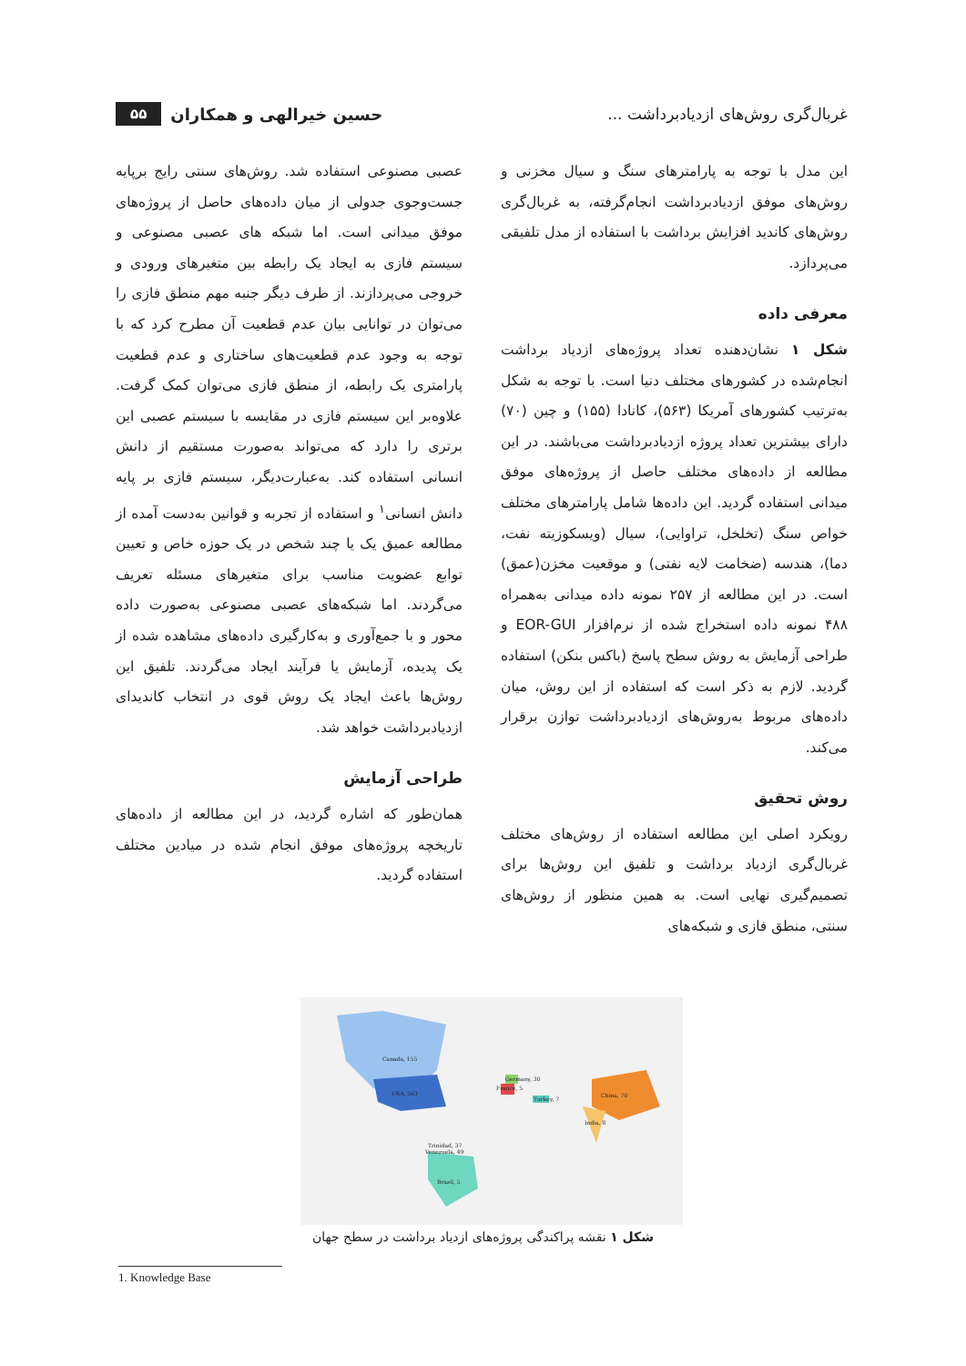غربال‌گری روش‌های ازدیادبرداشت ... حسین خیرالهی و همکاران ۵۵
این مدل با توجه به پارامترهای سنگ و سیال مخزنی و روش‌های موفق ازدیادبرداشت انجام‌گرفته، به غربال‌گری روش‌های کاندید افزایش برداشت با استفاده از مدل تلفیقی می‌پردازد.
معرفی داده
شکل ۱ نشان‌دهنده تعداد پروژه‌های ازدیاد برداشت انجام‌شده در کشورهای مختلف دنیا است. با توجه به شکل به‌ترتیب کشورهای آمریکا (۵۶۳)، کانادا (۱۵۵) و چین (۷۰) دارای بیشترین تعداد پروژه ازدیادبرداشت می‌باشند. در این مطالعه از داده‌های مختلف حاصل از پروژه‌های موفق میدانی استفاده گردید. این داده‌ها شامل پارامترهای مختلف خواص سنگ (تخلخل، تراوایی)، سیال (ویسکوزیته نفت، دما)، هندسه (ضخامت لایه نفتی) و موقعیت مخزن(عمق) است. در این مطالعه از ۲۵۷ نمونه داده میدانی به‌همراه ۴۸۸ نمونه داده استخراج شده از نرم‌افزار EOR-GUI و طراحی آزمایش به روش سطح پاسخ (باکس بنکن) استفاده گردید. لازم به ذکر است که استفاده از این روش، میان داده‌های مربوط به‌روش‌های ازدیادبرداشت توازن برقرار می‌کند.
روش تحقیق
رویکرد اصلی این مطالعه استفاده از روش‌های مختلف غربال‌گری ازدیاد برداشت و تلفیق این روش‌ها برای تصمیم‌گیری نهایی است. به همین منظور از روش‌های سنتی، منطق فازی و شبکه‌های
عصبی مصنوعی استفاده شد. روش‌های سنتی رایج برپایه جست‌وجوی جدولی از میان داده‌های حاصل از پروژه‌های موفق میدانی است. اما شبکه های عصبی مصنوعی و سیستم فازی به ایجاد یک رابطه بین متغیرهای ورودی و خروجی می‌پردازند. از طرف دیگر جنبه مهم منطق فازی را می‌توان در توانایی بیان عدم قطعیت آن مطرح کرد که با توجه به وجود عدم قطعیت‌های ساختاری و عدم قطعیت پارامتری یک رابطه، از منطق فازی می‌توان کمک گرفت. علاوه‌بر این سیستم فازی در مقایسه با سیستم عصبی این برتری را دارد که می‌تواند به‌صورت مستقیم از دانش انسانی استفاده کند. به‌عبارت‌دیگر، سیستم فازی بر پایه دانش انسانی<sup>۱</sup> و استفاده از تجربه و قوانین به‌دست آمده از مطالعه عمیق یک یا چند شخص در یک حوزه خاص و تعیین توابع عضویت مناسب برای متغیرهای مسئله تعریف می‌گردند. اما شبکه‌های عصبی مصنوعی به‌صورت داده محور و با جمع‌آوری و به‌کارگیری داده‌های مشاهده شده از یک پدیده، آزمایش یا فرآیند ایجاد می‌گردند. تلفیق این روش‌ها باعث ایجاد یک روش قوی در انتخاب کاندیدای ازدیادبرداشت خواهد شد.
طراحی آزمایش
همان‌طور که اشاره گردید، در این مطالعه از داده‌های تاریخچه پروژه‌های موفق انجام شده در میادین مختلف استفاده گردید.
Canada, 155
USA, 563
Brazil, 5
Trinidad, 37
Venezuela, 49
China, 70
India, 8
Germany, 30
France, 5
Turkey, 7
شکل ۱ نقشه پراکندگی پروژه‌های ازدیاد برداشت در سطح جهان
1. Knowledge Base